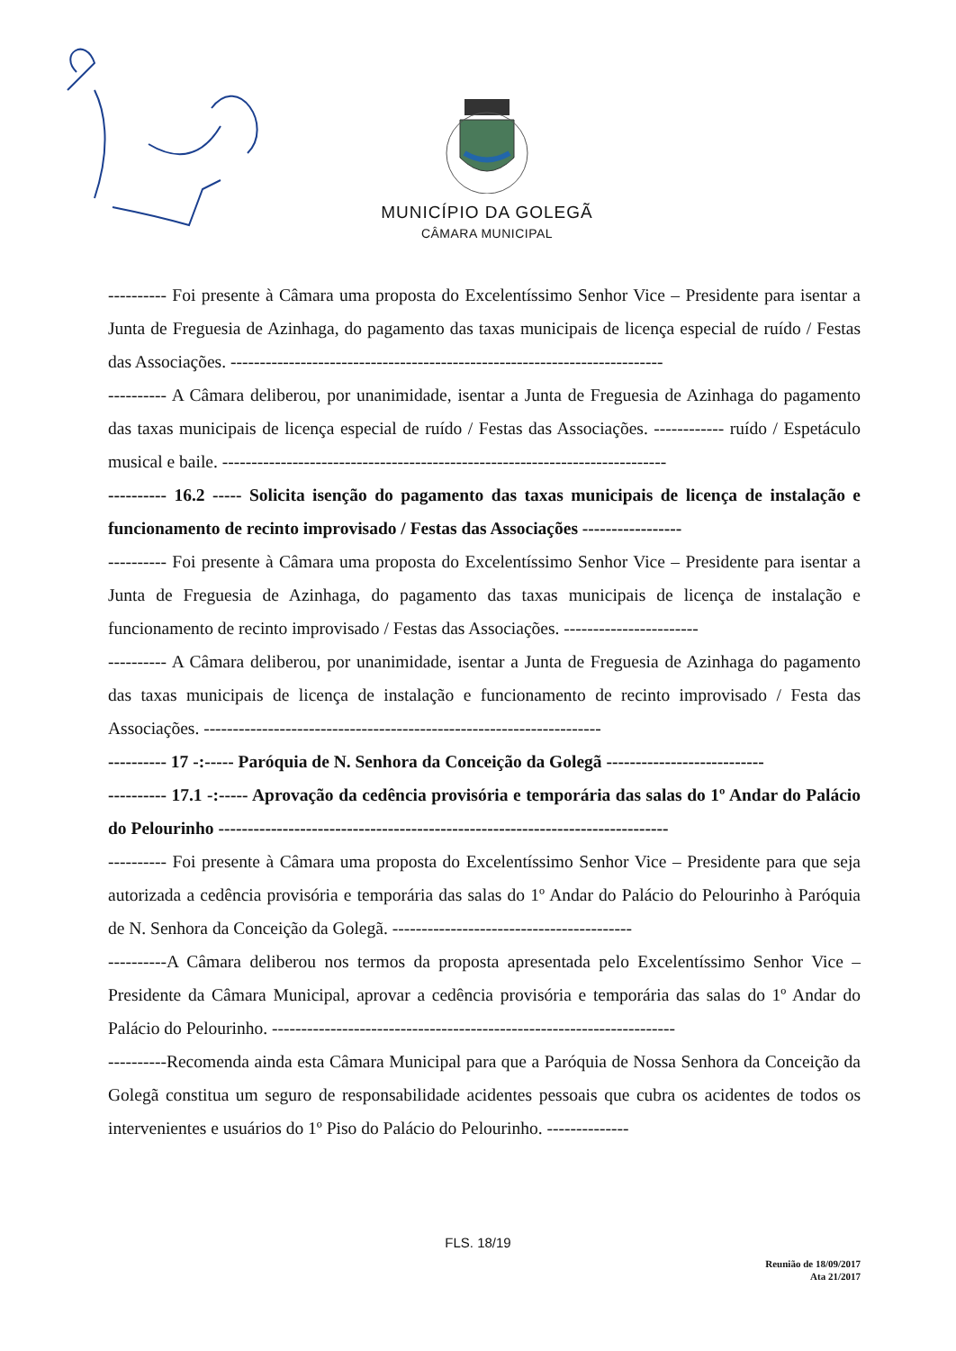MUNICÍPIO DA GOLEGÃ
CÂMARA MUNICIPAL
---------- Foi presente à Câmara uma proposta do Excelentíssimo Senhor Vice – Presidente para isentar a Junta de Freguesia de Azinhaga, do pagamento das taxas municipais de licença especial de ruído / Festas das Associações. --------------------------------------------------------------------------
---------- A Câmara deliberou, por unanimidade, isentar a Junta de Freguesia de Azinhaga do pagamento das taxas municipais de licença especial de ruído / Festas das Associações. ------------ ruído / Espetáculo musical e baile. ----------------------------------------------------------------------------
---------- 16.2 ----- Solicita isenção do pagamento das taxas municipais de licença de instalação e funcionamento de recinto improvisado / Festas das Associações -----------------
---------- Foi presente à Câmara uma proposta do Excelentíssimo Senhor Vice – Presidente para isentar a Junta de Freguesia de Azinhaga, do pagamento das taxas municipais de licença de instalação e funcionamento de recinto improvisado / Festas das Associações. -----------------------
---------- A Câmara deliberou, por unanimidade, isentar a Junta de Freguesia de Azinhaga do pagamento das taxas municipais de licença de instalação e funcionamento de recinto improvisado / Festa das Associações. --------------------------------------------------------------------
---------- 17 -:----- Paróquia de N. Senhora da Conceição da Golegã ---------------------------
---------- 17.1 -:----- Aprovação da cedência provisória e temporária das salas do 1º Andar do Palácio do Pelourinho -----------------------------------------------------------------------------
---------- Foi presente à Câmara uma proposta do Excelentíssimo Senhor Vice – Presidente para que seja autorizada a cedência provisória e temporária das salas do 1º Andar do Palácio do Pelourinho à Paróquia de N. Senhora da Conceição da Golegã. -----------------------------------------
----------A Câmara deliberou nos termos da proposta apresentada pelo Excelentíssimo Senhor Vice – Presidente da Câmara Municipal, aprovar a cedência provisória e temporária das salas do 1º Andar do Palácio do Pelourinho. ---------------------------------------------------------------------
----------Recomenda ainda esta Câmara Municipal para que a Paróquia de Nossa Senhora da Conceição da Golegã constitua um seguro de responsabilidade acidentes pessoais que cubra os acidentes de todos os intervenientes e usuários do 1º Piso do Palácio do Pelourinho. --------------
FLS. 18/19
Reunião de 18/09/2017
Ata 21/2017